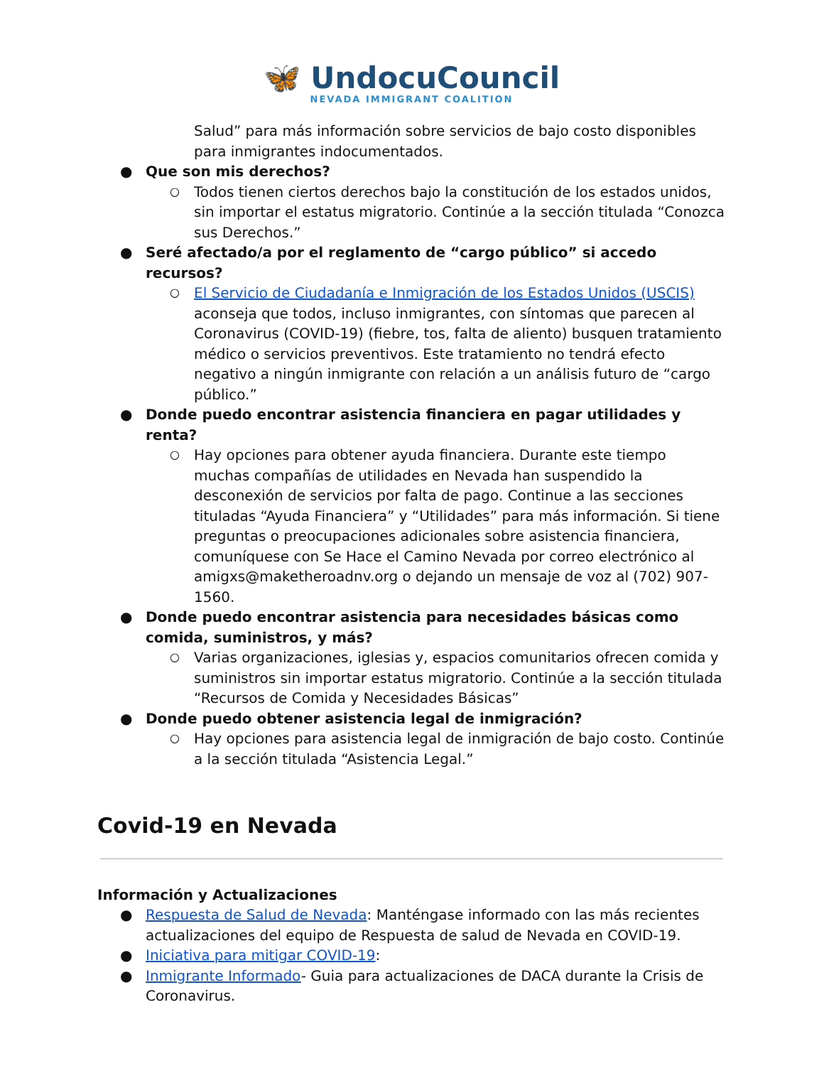🦋 UndocuCouncil
NEVADA IMMIGRANT COALITION
Salud” para más información sobre servicios de bajo costo disponibles para inmigrantes indocumentados.
● Que son mis derechos?
○ Todos tienen ciertos derechos bajo la constitución de los estados unidos, sin importar el estatus migratorio. Continúe a la sección titulada “Conozca sus Derechos.”
● Seré afectado/a por el reglamento de “cargo público” si accedo recursos?
○ El Servicio de Ciudadanía e Inmigración de los Estados Unidos (USCIS) aconseja que todos, incluso inmigrantes, con síntomas que parecen al Coronavirus (COVID-19) (fiebre, tos, falta de aliento) busquen tratamiento médico o servicios preventivos. Este tratamiento no tendrá efecto negativo a ningún inmigrante con relación a un análisis futuro de “cargo público.”
● Donde puedo encontrar asistencia financiera en pagar utilidades y renta?
○ Hay opciones para obtener ayuda financiera. Durante este tiempo muchas compañías de utilidades en Nevada han suspendido la desconexión de servicios por falta de pago. Continue a las secciones tituladas “Ayuda Financiera” y “Utilidades” para más información. Si tiene preguntas o preocupaciones adicionales sobre asistencia financiera, comuníquese con Se Hace el Camino Nevada por correo electrónico al amigxs@maketheroadnv.org o dejando un mensaje de voz al (702) 907-1560.
● Donde puedo encontrar asistencia para necesidades básicas como comida, suministros, y más?
○ Varias organizaciones, iglesias y, espacios comunitarios ofrecen comida y suministros sin importar estatus migratorio. Continúe a la sección titulada “Recursos de Comida y Necesidades Básicas”
● Donde puedo obtener asistencia legal de inmigración?
○ Hay opciones para asistencia legal de inmigración de bajo costo. Continúe a la sección titulada “Asistencia Legal.”
Covid-19 en Nevada
Información y Actualizaciones
● Respuesta de Salud de Nevada: Manténgase informado con las más recientes actualizaciones del equipo de Respuesta de salud de Nevada en COVID-19.
● Iniciativa para mitigar COVID-19:
● Inmigrante Informado- Guia para actualizaciones de DACA durante la Crisis de Coronavirus.